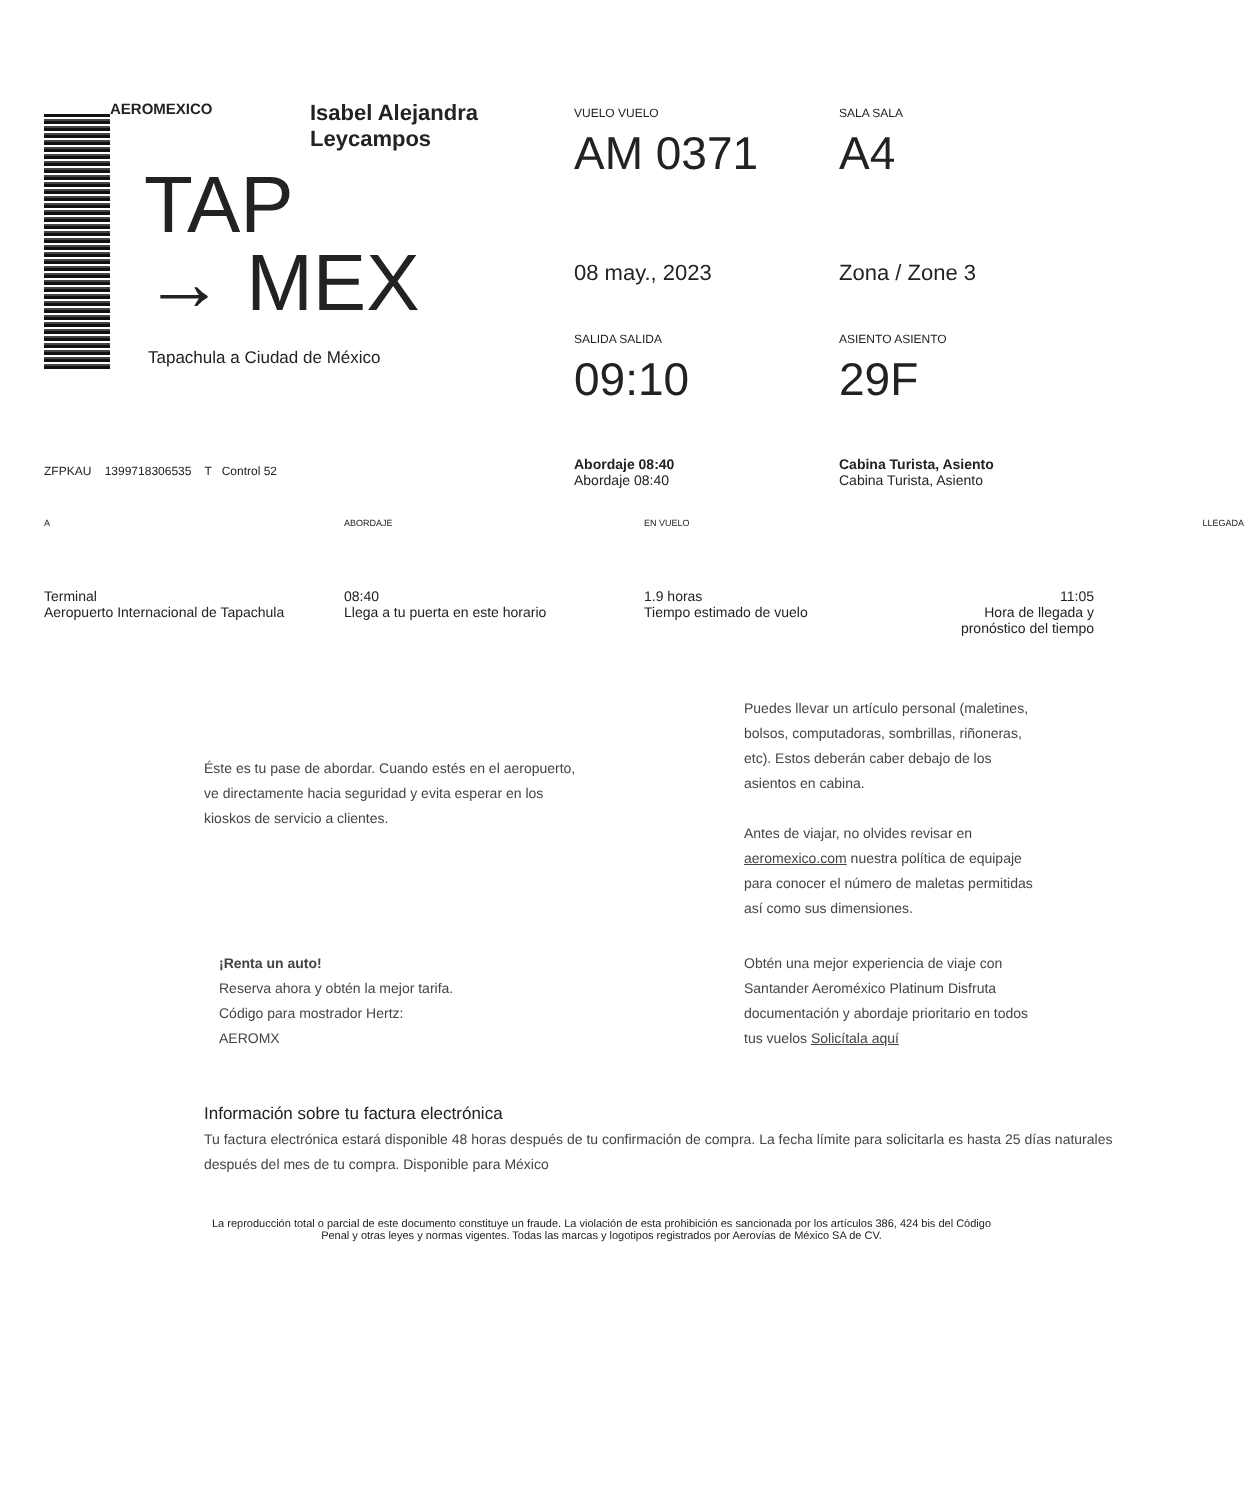AEROMEXICO Isabel Alejandra
Leycampos
TAP
→ MEX
Tapachula a Ciudad de México
VUELO VUELO
AM 0371
SALA SALA
A4
08 may., 2023
Zona / Zone 3
SALIDA SALIDA
09:10
ASIENTO ASIENTO
29F
Abordaje 08:40
Abordaje 08:40
Cabina Turista, Asiento
Cabina Turista, Asiento
ZFPKAU 1399718306535 T Control 52
A
Terminal
Aeropuerto Internacional de Tapachula
ABORDAJE
08:40
Llega a tu puerta en este horario
EN VUELO
1.9 horas
Tiempo estimado de vuelo
LLEGADA
11:05
Hora de llegada y pronóstico del tiempo
Éste es tu pase de abordar. Cuando estés en el aeropuerto, ve directamente hacia seguridad y evita esperar en los kioskos de servicio a clientes.
Puedes llevar un artículo personal (maletines, bolsos, computadoras, sombrillas, riñoneras, etc). Estos deberán caber debajo de los asientos en cabina.
Antes de viajar, no olvides revisar en aeromexico.com nuestra política de equipaje para conocer el número de maletas permitidas así como sus dimensiones.
¡Renta un auto!
Reserva ahora y obtén la mejor tarifa.
Código para mostrador Hertz:
AEROMX
Obtén una mejor experiencia de viaje con Santander Aeroméxico Platinum Disfruta documentación y abordaje prioritario en todos tus vuelos Solicítala aquí
Información sobre tu factura electrónica
Tu factura electrónica estará disponible 48 horas después de tu confirmación de compra. La fecha límite para solicitarla es hasta 25 días naturales después del mes de tu compra. Disponible para México
La reproducción total o parcial de este documento constituye un fraude. La violación de esta prohibición es sancionada por los artículos 386, 424 bis del Código Penal y otras leyes y normas vigentes. Todas las marcas y logotipos registrados por Aerovías de México SA de CV.